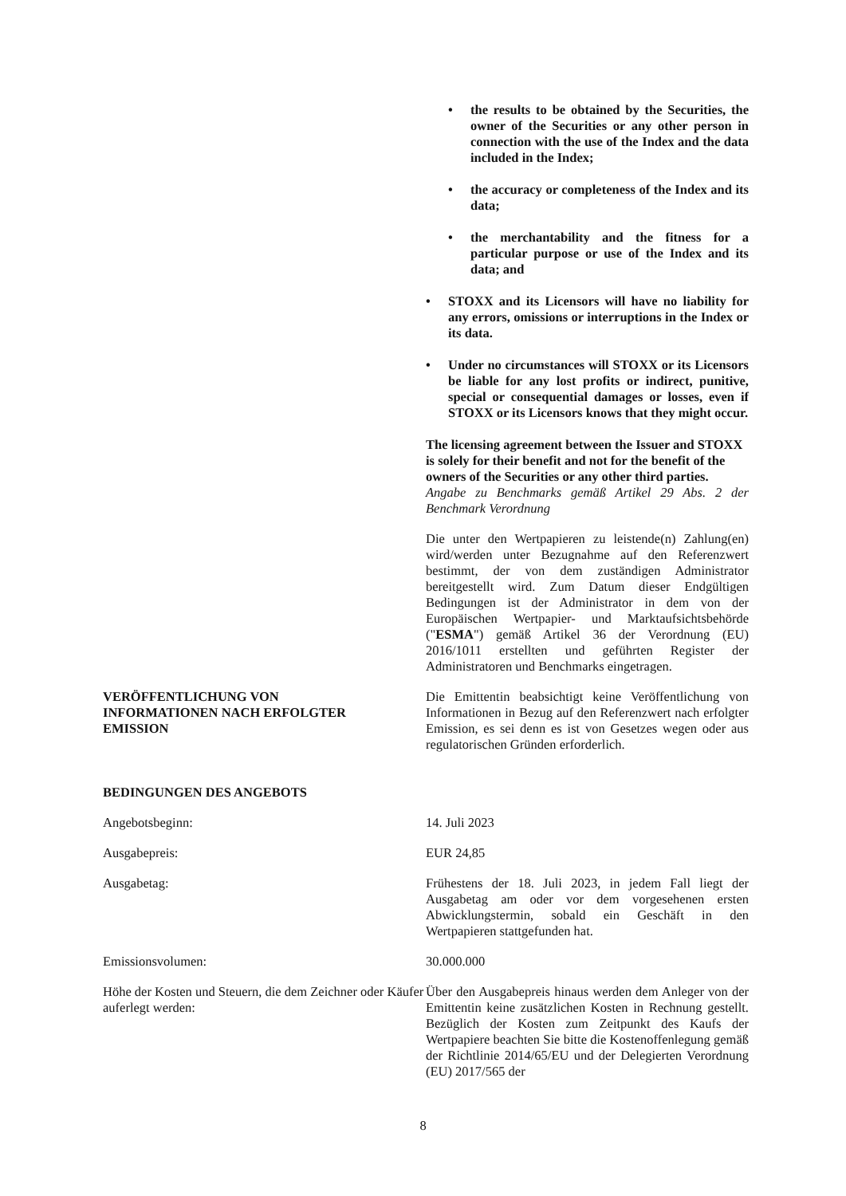• the results to be obtained by the Securities, the owner of the Securities or any other person in connection with the use of the Index and the data included in the Index;
• the accuracy or completeness of the Index and its data;
• the merchantability and the fitness for a particular purpose or use of the Index and its data; and
• STOXX and its Licensors will have no liability for any errors, omissions or interruptions in the Index or its data.
• Under no circumstances will STOXX or its Licensors be liable for any lost profits or indirect, punitive, special or consequential damages or losses, even if STOXX or its Licensors knows that they might occur.
The licensing agreement between the Issuer and STOXX is solely for their benefit and not for the benefit of the owners of the Securities or any other third parties.
Angabe zu Benchmarks gemäß Artikel 29 Abs. 2 der Benchmark Verordnung
Die unter den Wertpapieren zu leistende(n) Zahlung(en) wird/werden unter Bezugnahme auf den Referenzwert bestimmt, der von dem zuständigen Administrator bereitgestellt wird. Zum Datum dieser Endgültigen Bedingungen ist der Administrator in dem von der Europäischen Wertpapier- und Marktaufsichtsbehörde ("ESMA") gemäß Artikel 36 der Verordnung (EU) 2016/1011 erstellten und geführten Register der Administratoren und Benchmarks eingetragen.
VERÖFFENTLICHUNG VON
INFORMATIONEN NACH ERFOLGTER
EMISSION
Die Emittentin beabsichtigt keine Veröffentlichung von Informationen in Bezug auf den Referenzwert nach erfolgter Emission, es sei denn es ist von Gesetzes wegen oder aus regulatorischen Gründen erforderlich.
BEDINGUNGEN DES ANGEBOTS
Angebotsbeginn: 14. Juli 2023
Ausgabepreis: EUR 24,85
Ausgabetag: Frühestens der 18. Juli 2023, in jedem Fall liegt der Ausgabetag am oder vor dem vorgesehenen ersten Abwicklungstermin, sobald ein Geschäft in den Wertpapieren stattgefunden hat.
Emissionsvolumen: 30.000.000
Höhe der Kosten und Steuern, die dem Zeichner oder Käufer auferlegt werden:
Über den Ausgabepreis hinaus werden dem Anleger von der Emittentin keine zusätzlichen Kosten in Rechnung gestellt. Bezüglich der Kosten zum Zeitpunkt des Kaufs der Wertpapiere beachten Sie bitte die Kostenoffenlegung gemäß der Richtlinie 2014/65/EU und der Delegierten Verordnung (EU) 2017/565 der
8